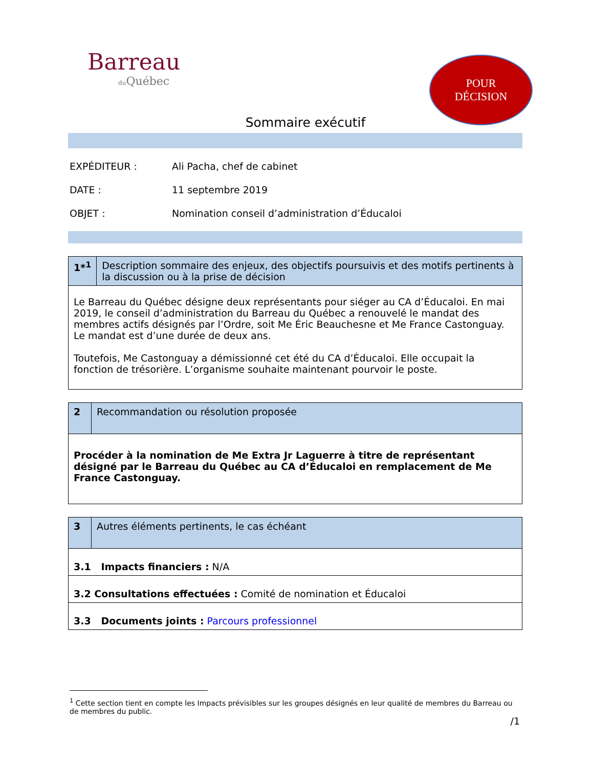Barreau
du Québec
POUR
DÉCISION
Sommaire exécutif
EXPÉDITEUR : Ali Pacha, chef de cabinet
DATE : 11 septembre 2019
OBJET : Nomination conseil d’administration d’Éducaloi
| 1*<sup>1</sup> | Description sommaire des enjeux, des objectifs poursuivis et des motifs pertinents à la discussion ou à la prise de décision |
| --- | --- |
| Le Barreau du Québec désigne deux représentants pour siéger au CA d’Éducaloi. En mai 2019, le conseil d’administration du Barreau du Québec a renouvelé le mandat des membres actifs désignés par l’Ordre, soit Me Éric Beauchesne et Me France Castonguay. Le mandat est d’une durée de deux ans. Toutefois, Me Castonguay a démissionné cet été du CA d’Éducaloi. Elle occupait la fonction de trésorière. L’organisme souhaite maintenant pourvoir le poste. | |
| 2 | Recommandation ou résolution proposée |
| --- | --- |
| Procéder à la nomination de Me Extra Jr Laguerre à titre de représentant désigné par le Barreau du Québec au CA d’Éducaloi en remplacement de Me France Castonguay. | |
| 3 | Autres éléments pertinents, le cas échéant |
| --- | --- |
| 3.1 Impacts financiers : N/A | |
| 3.2 Consultations effectuées : Comité de nomination et Éducaloi | |
| 3.3 Documents joints : Parcours professionnel | |
<sup>1</sup> Cette section tient en compte les Impacts prévisibles sur les groupes désignés en leur qualité de membres du Barreau ou de membres du public.
/1